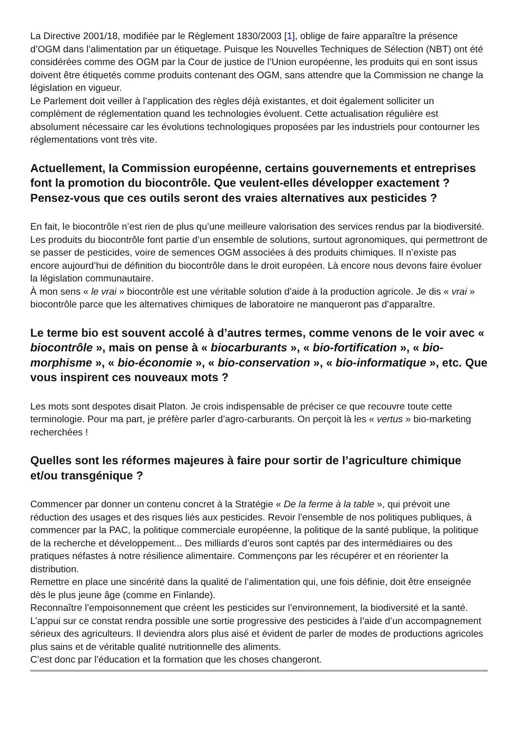La Directive 2001/18, modifiée par le Règlement 1830/2003 [1], oblige de faire apparaître la présence d’OGM dans l’alimentation par un étiquetage. Puisque les Nouvelles Techniques de Sélection (NBT) ont été considérées comme des OGM par la Cour de justice de l’Union européenne, les produits qui en sont issus doivent être étiquetés comme produits contenant des OGM, sans attendre que la Commission ne change la législation en vigueur.
Le Parlement doit veiller à l’application des règles déjà existantes, et doit également solliciter un complément de réglementation quand les technologies évoluent. Cette actualisation régulière est absolument nécessaire car les évolutions technologiques proposées par les industriels pour contourner les réglementations vont très vite.
Actuellement, la Commission européenne, certains gouvernements et entreprises font la promotion du biocontrôle. Que veulent-elles développer exactement ? Pensez-vous que ces outils seront des vraies alternatives aux pesticides ?
En fait, le biocontrôle n’est rien de plus qu’une meilleure valorisation des services rendus par la biodiversité. Les produits du biocontrôle font partie d’un ensemble de solutions, surtout agronomiques, qui permettront de se passer de pesticides, voire de semences OGM associées à des produits chimiques. Il n’existe pas encore aujourd’hui de définition du biocontrôle dans le droit européen. Là encore nous devons faire évoluer la législation communautaire.
À mon sens « le vrai » biocontrôle est une véritable solution d’aide à la production agricole. Je dis « vrai » biocontrôle parce que les alternatives chimiques de laboratoire ne manqueront pas d’apparaître.
Le terme bio est souvent accolé à d’autres termes, comme venons de le voir avec « biocontrôle », mais on pense à « biocarburants », « bio-fortification », « bio-morphisme », « bio-économie », « bio-conservation », « bio-informatique », etc. Que vous inspirent ces nouveaux mots ?
Les mots sont despotes disait Platon. Je crois indispensable de préciser ce que recouvre toute cette terminologie. Pour ma part, je préfère parler d’agro-carburants. On perçoit là les « vertus » bio-marketing recherchées !
Quelles sont les réformes majeures à faire pour sortir de l’agriculture chimique et/ou transgénique ?
Commencer par donner un contenu concret à la Stratégie « De la ferme à la table », qui prévoit une réduction des usages et des risques liés aux pesticides. Revoir l’ensemble de nos politiques publiques, à commencer par la PAC, la politique commerciale européenne, la politique de la santé publique, la politique de la recherche et développement... Des milliards d’euros sont captés par des intermédiaires ou des pratiques néfastes à notre résilience alimentaire. Commençons par les récupérer et en réorienter la distribution.
Remettre en place une sincérité dans la qualité de l’alimentation qui, une fois définie, doit être enseignée dès le plus jeune âge (comme en Finlande).
Reconnaître l’empoisonnement que créent les pesticides sur l’environnement, la biodiversité et la santé. L’appui sur ce constat rendra possible une sortie progressive des pesticides à l’aide d’un accompagnement sérieux des agriculteurs. Il deviendra alors plus aisé et évident de parler de modes de productions agricoles plus sains et de véritable qualité nutritionnelle des aliments.
C’est donc par l’éducation et la formation que les choses changeront.